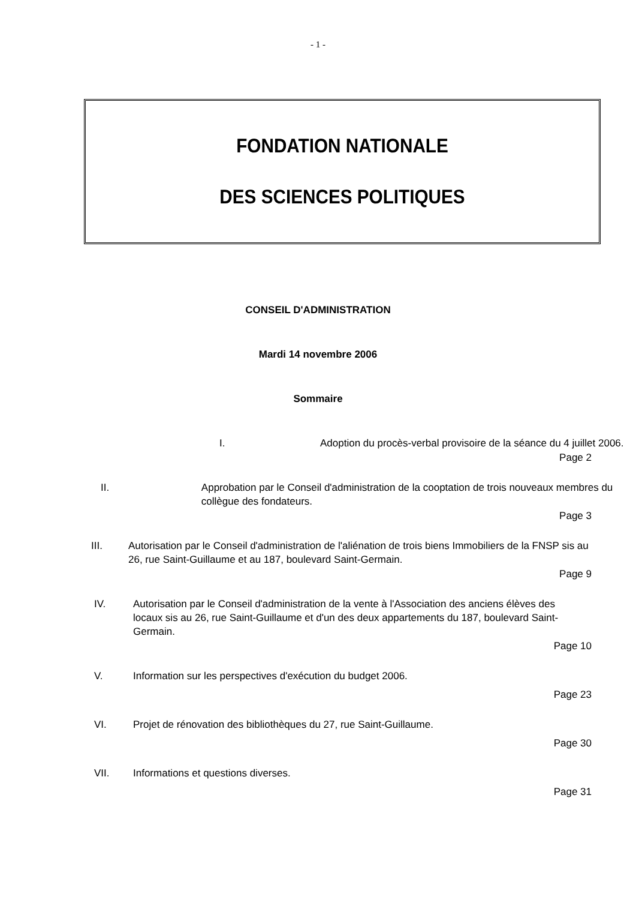- 1 -
FONDATION NATIONALE
DES SCIENCES POLITIQUES
CONSEIL D'ADMINISTRATION
Mardi 14 novembre 2006
Sommaire
I. Adoption du procès-verbal provisoire de la séance du 4 juillet 2006.
Page 2
II. Approbation par le Conseil d'administration de la cooptation de trois nouveaux membres du collègue des fondateurs.
Page 3
III. Autorisation par le Conseil d'administration de l'aliénation de trois biens Immobiliers de la FNSP sis au 26, rue Saint-Guillaume et au 187, boulevard Saint-Germain.
Page 9
IV. Autorisation par le Conseil d'administration de la vente à l'Association des anciens élèves des locaux sis au 26, rue Saint-Guillaume et d'un des deux appartements du 187, boulevard Saint-Germain.
Page 10
V. Information sur les perspectives d'exécution du budget 2006.
Page 23
VI. Projet de rénovation des bibliothèques du 27, rue Saint-Guillaume.
Page 30
VII. Informations et questions diverses.
Page 31